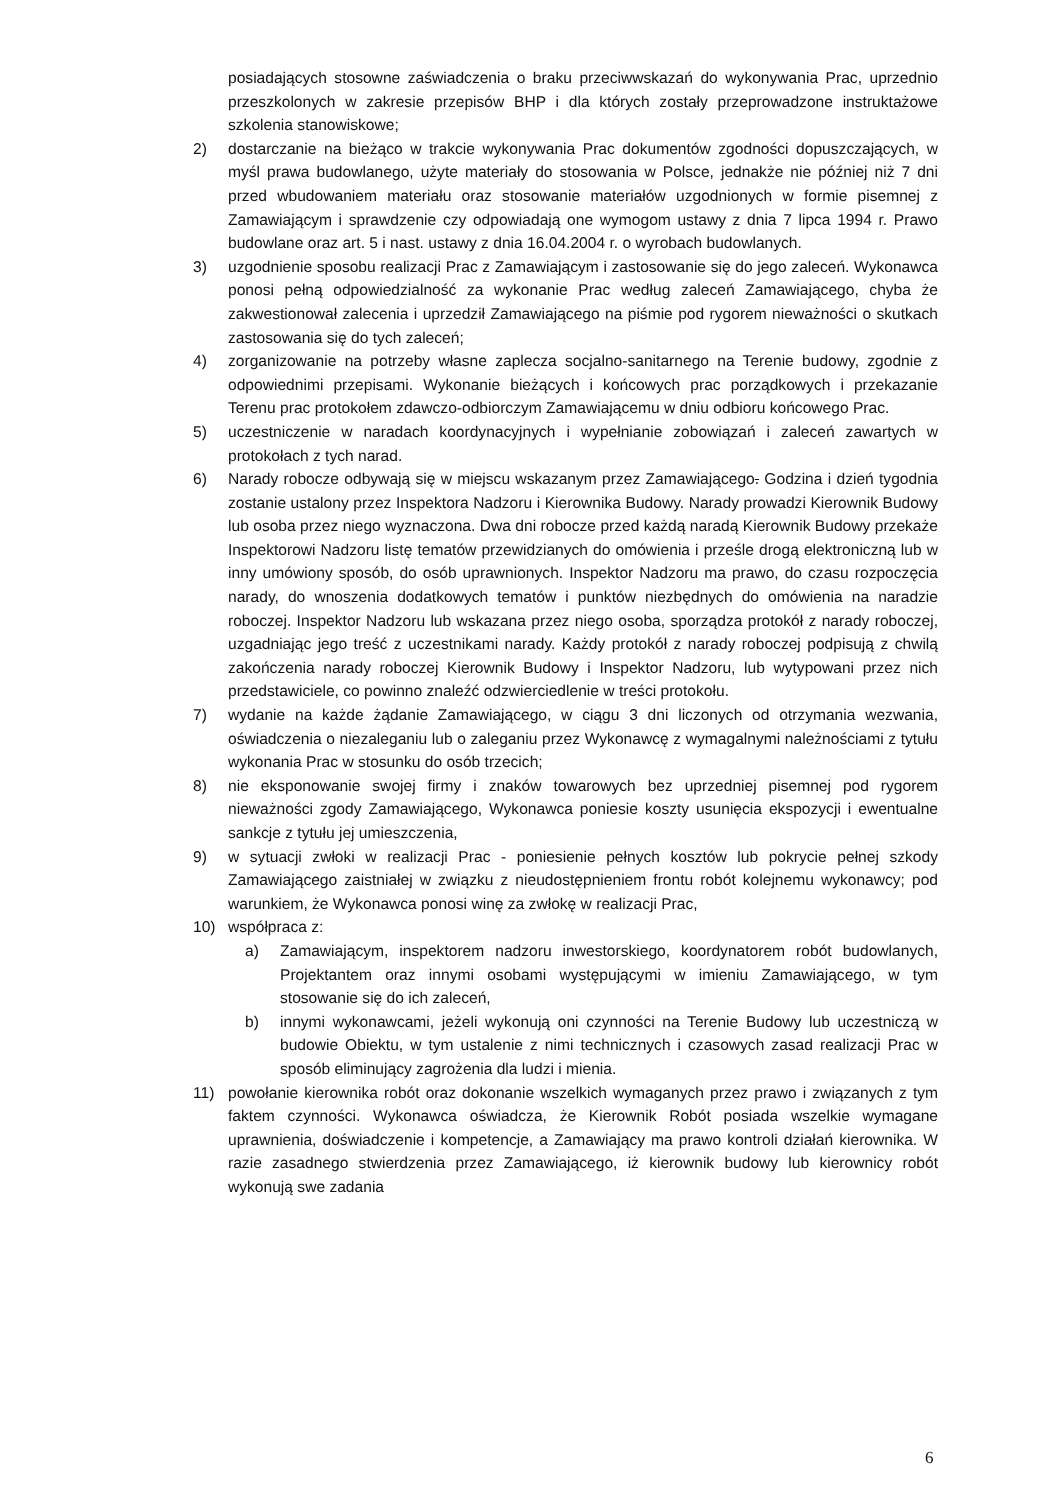posiadających stosowne zaświadczenia o braku przeciwwskazań do wykonywania Prac, uprzednio przeszkolonych w zakresie przepisów BHP i dla których zostały przeprowadzone instruktażowe szkolenia stanowiskowe;
2) dostarczanie na bieżąco w trakcie wykonywania Prac dokumentów zgodności dopuszczających, w myśl prawa budowlanego, użyte materiały do stosowania w Polsce, jednakże nie później niż 7 dni przed wbudowaniem materiału oraz stosowanie materiałów uzgodnionych w formie pisemnej z Zamawiającym i sprawdzenie czy odpowiadają one wymogom ustawy z dnia 7 lipca 1994 r. Prawo budowlane oraz art. 5 i nast. ustawy z dnia 16.04.2004 r. o wyrobach budowlanych.
3) uzgodnienie sposobu realizacji Prac z Zamawiającym i zastosowanie się do jego zaleceń. Wykonawca ponosi pełną odpowiedzialność za wykonanie Prac według zaleceń Zamawiającego, chyba że zakwestionował zalecenia i uprzedził Zamawiającego na piśmie pod rygorem nieważności o skutkach zastosowania się do tych zaleceń;
4) zorganizowanie na potrzeby własne zaplecza socjalno-sanitarnego na Terenie budowy, zgodnie z odpowiednimi przepisami. Wykonanie bieżących i końcowych prac porządkowych i przekazanie Terenu prac protokołem zdawczo-odbiorczym Zamawiającemu w dniu odbioru końcowego Prac.
5) uczestniczenie w naradach koordynacyjnych i wypełnianie zobowiązań i zaleceń zawartych w protokołach z tych narad.
6) Narady robocze odbywają się w miejscu wskazanym przez Zamawiającego. Godzina i dzień tygodnia zostanie ustalony przez Inspektora Nadzoru i Kierownika Budowy. Narady prowadzi Kierownik Budowy lub osoba przez niego wyznaczona. Dwa dni robocze przed każdą naradą Kierownik Budowy przekaże Inspektorowi Nadzoru listę tematów przewidzianych do omówienia i prześle drogą elektroniczną lub w inny umówiony sposób, do osób uprawnionych. Inspektor Nadzoru ma prawo, do czasu rozpoczęcia narady, do wnoszenia dodatkowych tematów i punktów niezbędnych do omówienia na naradzie roboczej. Inspektor Nadzoru lub wskazana przez niego osoba, sporządza protokół z narady roboczej, uzgadniając jego treść z uczestnikami narady. Każdy protokół z narady roboczej podpisują z chwilą zakończenia narady roboczej Kierownik Budowy i Inspektor Nadzoru, lub wytypowani przez nich przedstawiciele, co powinno znaleźć odzwierciedlenie w treści protokołu.
7) wydanie na każde żądanie Zamawiającego, w ciągu 3 dni liczonych od otrzymania wezwania, oświadczenia o niezaleganiu lub o zaleganiu przez Wykonawcę z wymagalnymi należnościami z tytułu wykonania Prac w stosunku do osób trzecich;
8) nie eksponowanie swojej firmy i znaków towarowych bez uprzedniej pisemnej pod rygorem nieważności zgody Zamawiającego, Wykonawca poniesie koszty usunięcia ekspozycji i ewentualne sankcje z tytułu jej umieszczenia,
9) w sytuacji zwłoki w realizacji Prac - poniesienie pełnych kosztów lub pokrycie pełnej szkody Zamawiającego zaistniałej w związku z nieudostępnieniem frontu robót kolejnemu wykonawcy; pod warunkiem, że Wykonawca ponosi winę za zwłokę w realizacji Prac,
10) współpraca z:
a) Zamawiającym, inspektorem nadzoru inwestorskiego, koordynatorem robót budowlanych, Projektantem oraz innymi osobami występującymi w imieniu Zamawiającego, w tym stosowanie się do ich zaleceń,
b) innymi wykonawcami, jeżeli wykonują oni czynności na Terenie Budowy lub uczestniczą w budowie Obiektu, w tym ustalenie z nimi technicznych i czasowych zasad realizacji Prac w sposób eliminujący zagrożenia dla ludzi i mienia.
11) powołanie kierownika robót oraz dokonanie wszelkich wymaganych przez prawo i związanych z tym faktem czynności. Wykonawca oświadcza, że Kierownik Robót posiada wszelkie wymagane uprawnienia, doświadczenie i kompetencje, a Zamawiający ma prawo kontroli działań kierownika. W razie zasadnego stwierdzenia przez Zamawiającego, iż kierownik budowy lub kierownicy robót wykonują swe zadania
6